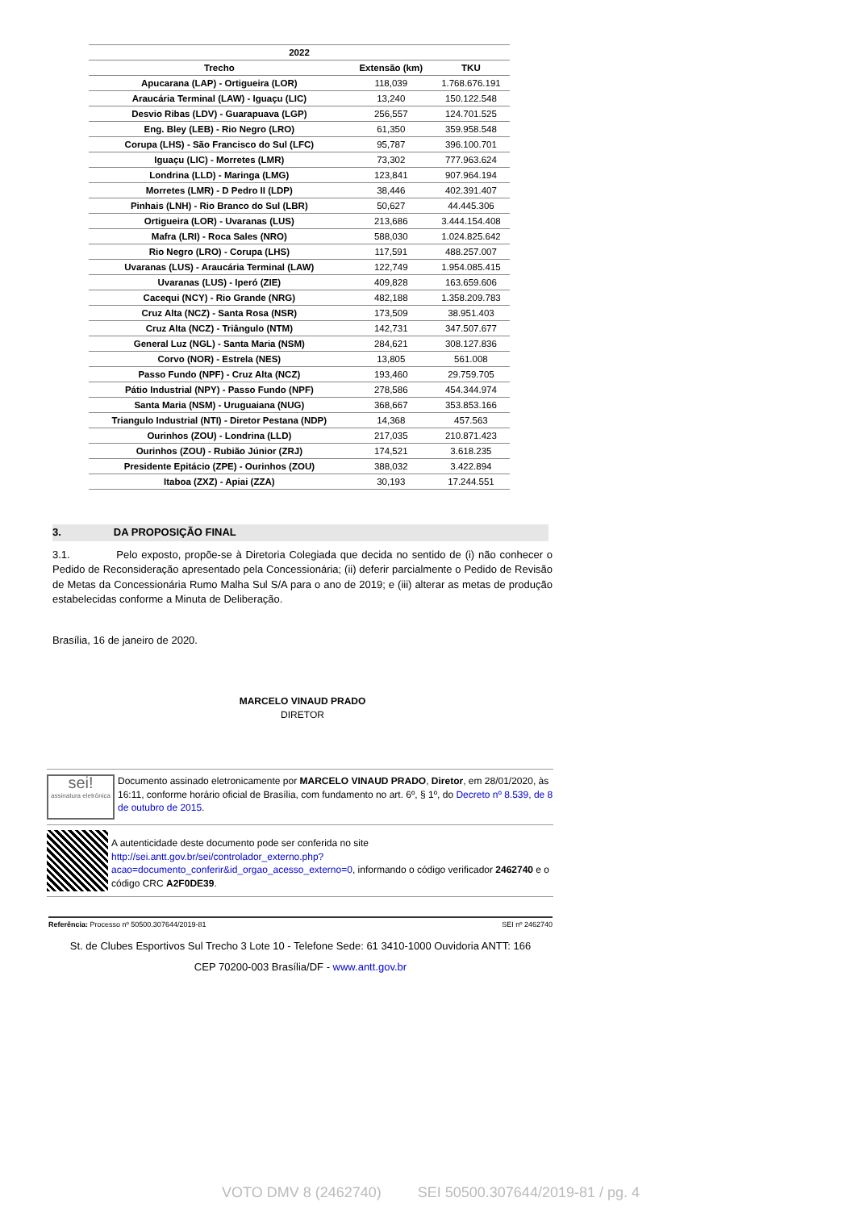| 2022 | | |
| --- | --- | --- |
| Trecho | Extensão (km) | TKU |
| Apucarana (LAP) - Ortigueira (LOR) | 118,039 | 1.768.676.191 |
| Araucária Terminal (LAW) - Iguaçu (LIC) | 13,240 | 150.122.548 |
| Desvio Ribas (LDV) - Guarapuava (LGP) | 256,557 | 124.701.525 |
| Eng. Bley (LEB) - Rio Negro (LRO) | 61,350 | 359.958.548 |
| Corupa (LHS) - São Francisco do Sul (LFC) | 95,787 | 396.100.701 |
| Iguaçu (LIC) - Morretes (LMR) | 73,302 | 777.963.624 |
| Londrina (LLD) - Maringa (LMG) | 123,841 | 907.964.194 |
| Morretes (LMR) - D Pedro II (LDP) | 38,446 | 402.391.407 |
| Pinhais (LNH) - Rio Branco do Sul (LBR) | 50,627 | 44.445.306 |
| Ortigueira (LOR) - Uvaranas (LUS) | 213,686 | 3.444.154.408 |
| Mafra (LRI) - Roca Sales (NRO) | 588,030 | 1.024.825.642 |
| Rio Negro (LRO) - Corupa (LHS) | 117,591 | 488.257.007 |
| Uvaranas (LUS) - Araucária Terminal (LAW) | 122,749 | 1.954.085.415 |
| Uvaranas (LUS) - Iperó (ZIE) | 409,828 | 163.659.606 |
| Cacequi (NCY) - Rio Grande (NRG) | 482,188 | 1.358.209.783 |
| Cruz Alta (NCZ) - Santa Rosa (NSR) | 173,509 | 38.951.403 |
| Cruz Alta (NCZ) - Triângulo (NTM) | 142,731 | 347.507.677 |
| General Luz (NGL) - Santa Maria (NSM) | 284,621 | 308.127.836 |
| Corvo (NOR) - Estrela (NES) | 13,805 | 561.008 |
| Passo Fundo (NPF) - Cruz Alta (NCZ) | 193,460 | 29.759.705 |
| Pátio Industrial (NPY) - Passo Fundo (NPF) | 278,586 | 454.344.974 |
| Santa Maria (NSM) - Uruguaiana (NUG) | 368,667 | 353.853.166 |
| Triangulo Industrial (NTI) - Diretor Pestana (NDP) | 14,368 | 457.563 |
| Ourinhos (ZOU) - Londrina (LLD) | 217,035 | 210.871.423 |
| Ourinhos (ZOU) - Rubião Júnior (ZRJ) | 174,521 | 3.618.235 |
| Presidente Epitácio (ZPE) - Ourinhos (ZOU) | 388,032 | 3.422.894 |
| Itaboa (ZXZ) - Apiai (ZZA) | 30,193 | 17.244.551 |
3. DA PROPOSIÇÃO FINAL
3.1. Pelo exposto, propõe-se à Diretoria Colegiada que decida no sentido de (i) não conhecer o Pedido de Reconsideração apresentado pela Concessionária; (ii) deferir parcialmente o Pedido de Revisão de Metas da Concessionária Rumo Malha Sul S/A para o ano de 2019; e (iii) alterar as metas de produção estabelecidas conforme a Minuta de Deliberação.
Brasília, 16 de janeiro de 2020.
MARCELO VINAUD PRADO
DIRETOR
sei!
assinatura eletrônica
Documento assinado eletronicamente por MARCELO VINAUD PRADO, Diretor, em 28/01/2020, às 16:11, conforme horário oficial de Brasília, com fundamento no art. 6º, § 1º, do Decreto nº 8.539, de 8 de outubro de 2015.
A autenticidade deste documento pode ser conferida no site http://sei.antt.gov.br/sei/controlador_externo.php?acao=documento_conferir&id_orgao_acesso_externo=0, informando o código verificador 2462740 e o código CRC A2F0DE39.
Referência: Processo nº 50500.307644/2019-81 SEI nº 2462740
St. de Clubes Esportivos Sul Trecho 3 Lote 10 - Telefone Sede: 61 3410-1000 Ouvidoria ANTT: 166
CEP 70200-003 Brasília/DF - www.antt.gov.br
VOTO DMV 8 (2462740) SEI 50500.307644/2019-81 / pg. 4